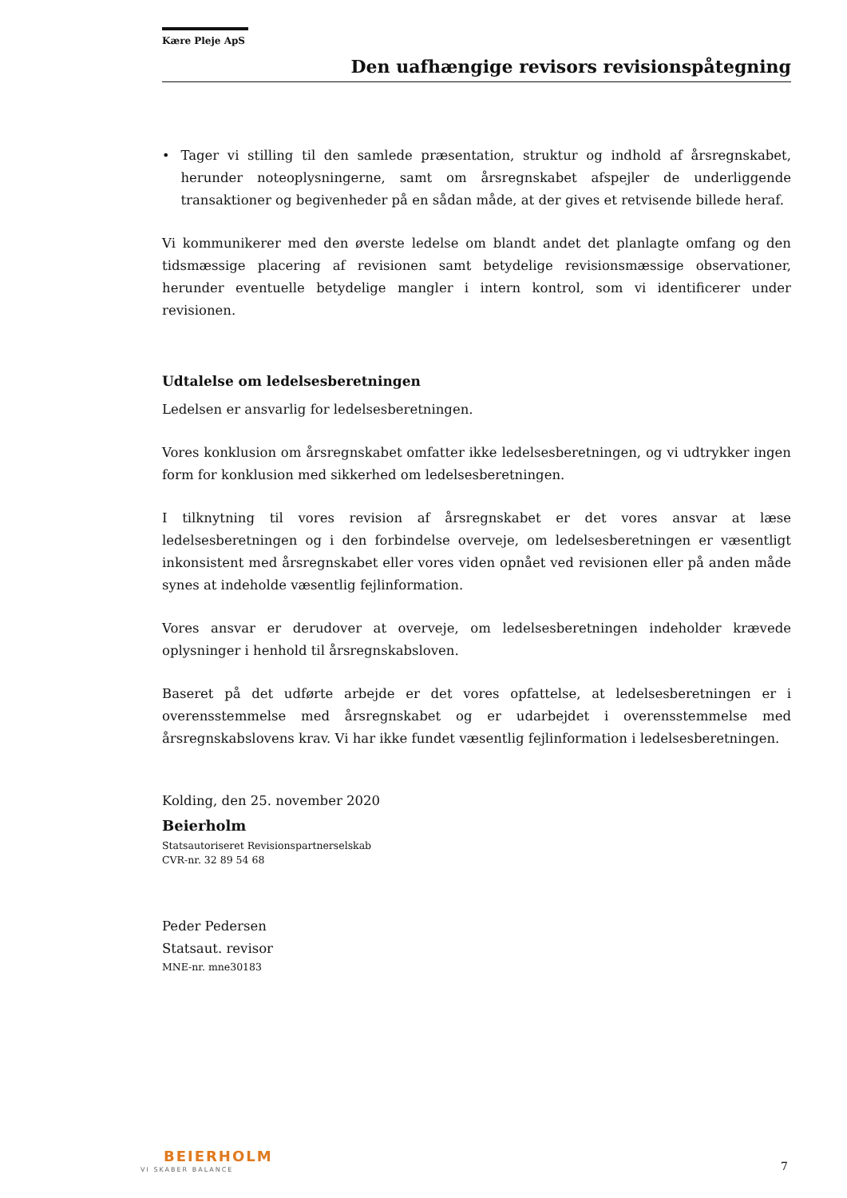Kære Pleje ApS
Den uafhængige revisors revisionspåtegning
• Tager vi stilling til den samlede præsentation, struktur og indhold af årsregnskabet, herunder noteoplysningerne, samt om årsregnskabet afspejler de underliggende transaktioner og begivenheder på en sådan måde, at der gives et retvisende billede heraf.
Vi kommunikerer med den øverste ledelse om blandt andet det planlagte omfang og den tidsmæssige placering af revisionen samt betydelige revisionsmæssige observationer, herunder eventuelle betydelige mangler i intern kontrol, som vi identificerer under revisionen.
Udtalelse om ledelsesberetningen
Ledelsen er ansvarlig for ledelsesberetningen.
Vores konklusion om årsregnskabet omfatter ikke ledelsesberetningen, og vi udtrykker ingen form for konklusion med sikkerhed om ledelsesberetningen.
I tilknytning til vores revision af årsregnskabet er det vores ansvar at læse ledelsesberetningen og i den forbindelse overveje, om ledelsesberetningen er væsentligt inkonsistent med årsregnskabet eller vores viden opnået ved revisionen eller på anden måde synes at indeholde væsentlig fejlinformation.
Vores ansvar er derudover at overveje, om ledelsesberetningen indeholder krævede oplysninger i henhold til årsregnskabsloven.
Baseret på det udførte arbejde er det vores opfattelse, at ledelsesberetningen er i overensstemmelse med årsregnskabet og er udarbejdet i overensstemmelse med årsregnskabslovens krav. Vi har ikke fundet væsentlig fejlinformation i ledelsesberetningen.
Kolding, den 25. november 2020
Beierholm
Statsautoriseret Revisionspartnerselskab
CVR-nr. 32 89 54 68
Peder Pedersen
Statsaut. revisor
MNE-nr. mne30183
BEIERHOLM
VI SKABER BALANCE 7